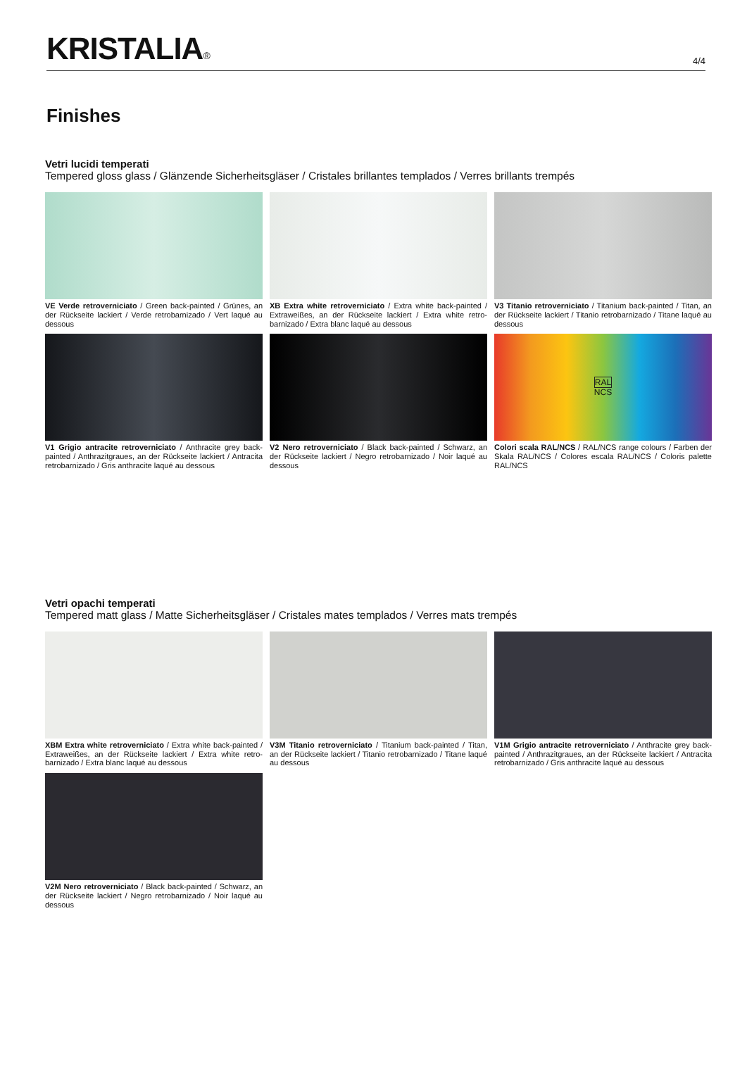KRISTALIA®
4/4
Finishes
Vetri lucidi temperati
Tempered gloss glass / Glänzende Sicherheitsgläser / Cristales brillantes templados / Verres brillants trempés
VE Verde retroverniciato / Green back-painted / Grünes, an der Rückseite lackiert / Verde retrobarnizado / Vert laqué au dessous
XB Extra white retroverniciato / Extra white back-painted / Extraweißes, an der Rückseite lackiert / Extra white retro-barnizado / Extra blanc laqué au dessous
V3 Titanio retroverniciato / Titanium back-painted / Titan, an der Rückseite lackiert / Titanio retrobarnizado / Titane laqué au dessous
V1 Grigio antracite retroverniciato / Anthracite grey back-painted / Anthrazitgraues, an der Rückseite lackiert / Antracita retrobarnizado / Gris anthracite laqué au dessous
V2 Nero retroverniciato / Black back-painted / Schwarz, an der Rückseite lackiert / Negro retrobarnizado / Noir laqué au dessous
RAL
NCS
Colori scala RAL/NCS / RAL/NCS range colours / Farben der Skala RAL/NCS / Colores escala RAL/NCS / Coloris palette RAL/NCS
Vetri opachi temperati
Tempered matt glass / Matte Sicherheitsgläser / Cristales mates templados / Verres mats trempés
XBM Extra white retroverniciato / Extra white back-painted / Extraweißes, an der Rückseite lackiert / Extra white retro-barnizado / Extra blanc laqué au dessous
V3M Titanio retroverniciato / Titanium back-painted / Titan, an der Rückseite lackiert / Titanio retrobarnizado / Titane laqué au dessous
V1M Grigio antracite retroverniciato / Anthracite grey back-painted / Anthrazitgraues, an der Rückseite lackiert / Antracita retrobarnizado / Gris anthracite laqué au dessous
V2M Nero retroverniciato / Black back-painted / Schwarz, an der Rückseite lackiert / Negro retrobarnizado / Noir laqué au dessous